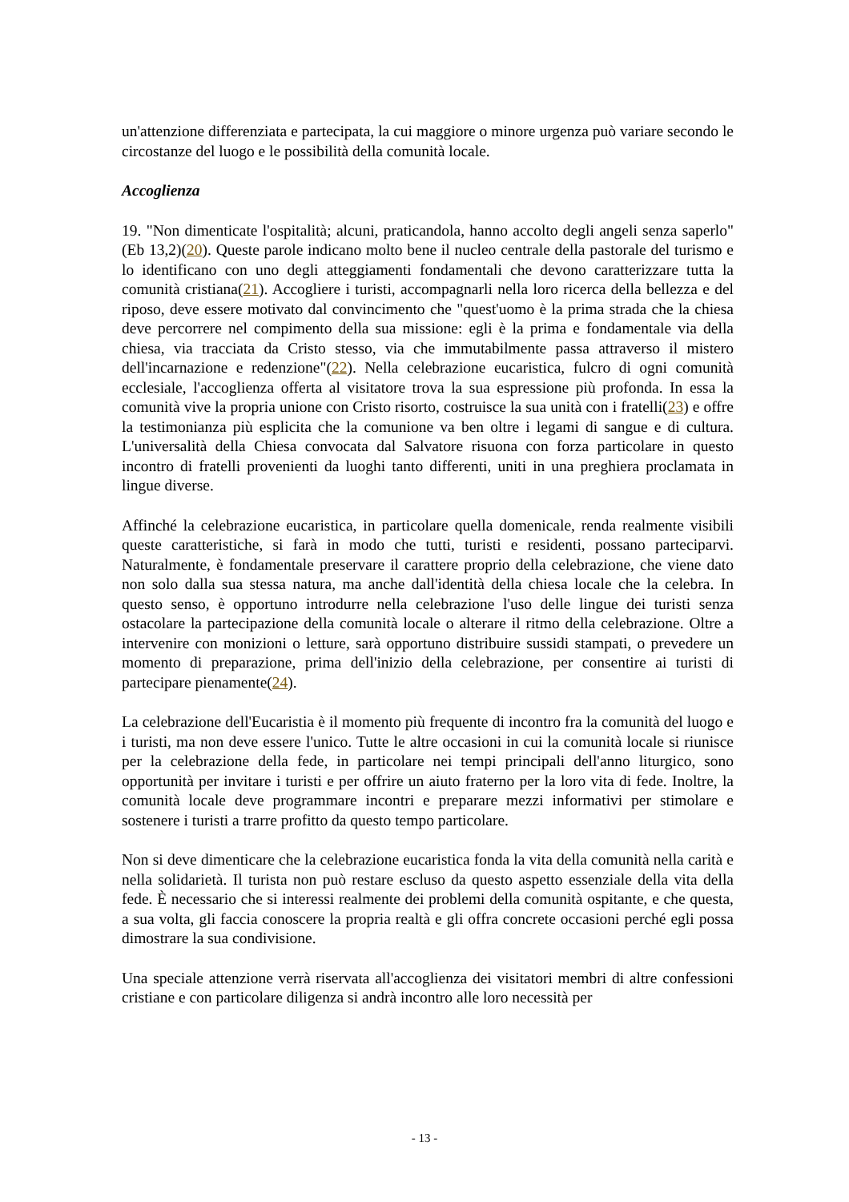un'attenzione differenziata e partecipata, la cui maggiore o minore urgenza può variare secondo le circostanze del luogo e le possibilità della comunità locale.
Accoglienza
19. "Non dimenticate l'ospitalità; alcuni, praticandola, hanno accolto degli angeli senza saperlo" (Eb 13,2)(20). Queste parole indicano molto bene il nucleo centrale della pastorale del turismo e lo identificano con uno degli atteggiamenti fondamentali che devono caratterizzare tutta la comunità cristiana(21). Accogliere i turisti, accompagnarli nella loro ricerca della bellezza e del riposo, deve essere motivato dal convincimento che "quest'uomo è la prima strada che la chiesa deve percorrere nel compimento della sua missione: egli è la prima e fondamentale via della chiesa, via tracciata da Cristo stesso, via che immutabilmente passa attraverso il mistero dell'incarnazione e redenzione"(22). Nella celebrazione eucaristica, fulcro di ogni comunità ecclesiale, l'accoglienza offerta al visitatore trova la sua espressione più profonda. In essa la comunità vive la propria unione con Cristo risorto, costruisce la sua unità con i fratelli(23) e offre la testimonianza più esplicita che la comunione va ben oltre i legami di sangue e di cultura. L'universalità della Chiesa convocata dal Salvatore risuona con forza particolare in questo incontro di fratelli provenienti da luoghi tanto differenti, uniti in una preghiera proclamata in lingue diverse.
Affinché la celebrazione eucaristica, in particolare quella domenicale, renda realmente visibili queste caratteristiche, si farà in modo che tutti, turisti e residenti, possano parteciparvi. Naturalmente, è fondamentale preservare il carattere proprio della celebrazione, che viene dato non solo dalla sua stessa natura, ma anche dall'identità della chiesa locale che la celebra. In questo senso, è opportuno introdurre nella celebrazione l'uso delle lingue dei turisti senza ostacolare la partecipazione della comunità locale o alterare il ritmo della celebrazione. Oltre a intervenire con monizioni o letture, sarà opportuno distribuire sussidi stampati, o prevedere un momento di preparazione, prima dell'inizio della celebrazione, per consentire ai turisti di partecipare pienamente(24).
La celebrazione dell'Eucaristia è il momento più frequente di incontro fra la comunità del luogo e i turisti, ma non deve essere l'unico. Tutte le altre occasioni in cui la comunità locale si riunisce per la celebrazione della fede, in particolare nei tempi principali dell'anno liturgico, sono opportunità per invitare i turisti e per offrire un aiuto fraterno per la loro vita di fede. Inoltre, la comunità locale deve programmare incontri e preparare mezzi informativi per stimolare e sostenere i turisti a trarre profitto da questo tempo particolare.
Non si deve dimenticare che la celebrazione eucaristica fonda la vita della comunità nella carità e nella solidarietà. Il turista non può restare escluso da questo aspetto essenziale della vita della fede. È necessario che si interessi realmente dei problemi della comunità ospitante, e che questa, a sua volta, gli faccia conoscere la propria realtà e gli offra concrete occasioni perché egli possa dimostrare la sua condivisione.
Una speciale attenzione verrà riservata all'accoglienza dei visitatori membri di altre confessioni cristiane e con particolare diligenza si andrà incontro alle loro necessità per
- 13 -